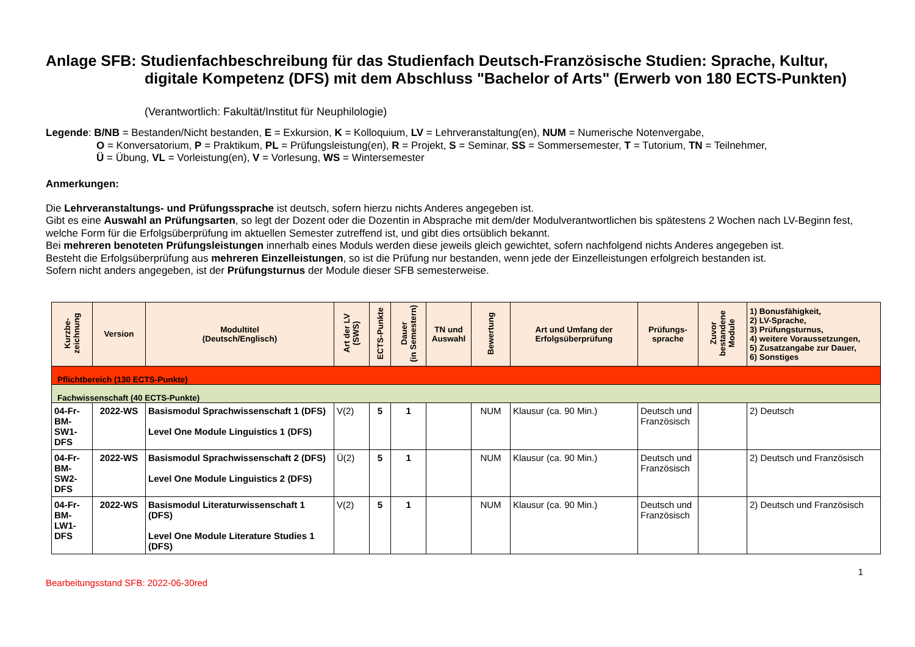Anlage SFB: Studienfachbeschreibung für das Studienfach Deutsch-Französische Studien: Sprache, Kultur,
digitale Kompetenz (DFS) mit dem Abschluss "Bachelor of Arts" (Erwerb von 180 ECTS-Punkten)
(Verantwortlich: Fakultät/Institut für Neuphilologie)
Legende: B/NB = Bestanden/Nicht bestanden, E = Exkursion, K = Kolloquium, LV = Lehrveranstaltung(en), NUM = Numerische Notenvergabe,
O = Konversatorium, P = Praktikum, PL = Prüfungsleistung(en), R = Projekt, S = Seminar, SS = Sommersemester, T = Tutorium, TN = Teilnehmer,
Ü = Übung, VL = Vorleistung(en), V = Vorlesung, WS = Wintersemester
Anmerkungen:
Die Lehrveranstaltungs- und Prüfungssprache ist deutsch, sofern hierzu nichts Anderes angegeben ist.
Gibt es eine Auswahl an Prüfungsarten, so legt der Dozent oder die Dozentin in Absprache mit dem/der Modulverantwortlichen bis spätestens 2 Wochen nach LV-Beginn fest, welche Form für die Erfolgsüberprüfung im aktuellen Semester zutreffend ist, und gibt dies ortsüblich bekannt.
Bei mehreren benoteten Prüfungsleistungen innerhalb eines Moduls werden diese jeweils gleich gewichtet, sofern nachfolgend nichts Anderes angegeben ist.
Besteht die Erfolgsüberprüfung aus mehreren Einzelleistungen, so ist die Prüfung nur bestanden, wenn jede der Einzelleistungen erfolgreich bestanden ist.
Sofern nicht anders angegeben, ist der Prüfungsturnus der Module dieser SFB semesterweise.
| Kurzbe- zeichnung | Version | Modultitel (Deutsch/Englisch) | Art der LV (SWS) | ECTS-Punkte | Dauer (in Semestern) | TN und Auswahl | Bewertung | Art und Umfang der Erfolgsüberprüfung | Prüfungs- sprache | Zuvor bestandene Module | 1) Bonusfähigkeit, 2) LV-Sprache, 3) Prüfungsturnus, 4) weitere Voraussetzungen, 5) Zusatzangabe zur Dauer, 6) Sonstiges |
| --- | --- | --- | --- | --- | --- | --- | --- | --- | --- | --- | --- |
| Pflichtbereich (130 ECTS-Punkte) | | | | | | | | | | | |
| Fachwissenschaft (40 ECTS-Punkte) | | | | | | | | | | | |
| 04-Fr-BM-SW1-DFS | 2022-WS | Basismodul Sprachwissenschaft 1 (DFS) Level One Module Linguistics 1 (DFS) | V(2) | 5 | 1 | | NUM | Klausur (ca. 90 Min.) | Deutsch und Französisch | | 2) Deutsch |
| 04-Fr-BM-SW2-DFS | 2022-WS | Basismodul Sprachwissenschaft 2 (DFS) Level One Module Linguistics 2 (DFS) | Ü(2) | 5 | 1 | | NUM | Klausur (ca. 90 Min.) | Deutsch und Französisch | | 2) Deutsch und Französisch |
| 04-Fr-BM-LW1-DFS | 2022-WS | Basismodul Literaturwissenschaft 1 (DFS) Level One Module Literature Studies 1 (DFS) | V(2) | 5 | 1 | | NUM | Klausur (ca. 90 Min.) | Deutsch und Französisch | | 2) Deutsch und Französisch |
Bearbeitungsstand SFB: 2022-06-30red 1